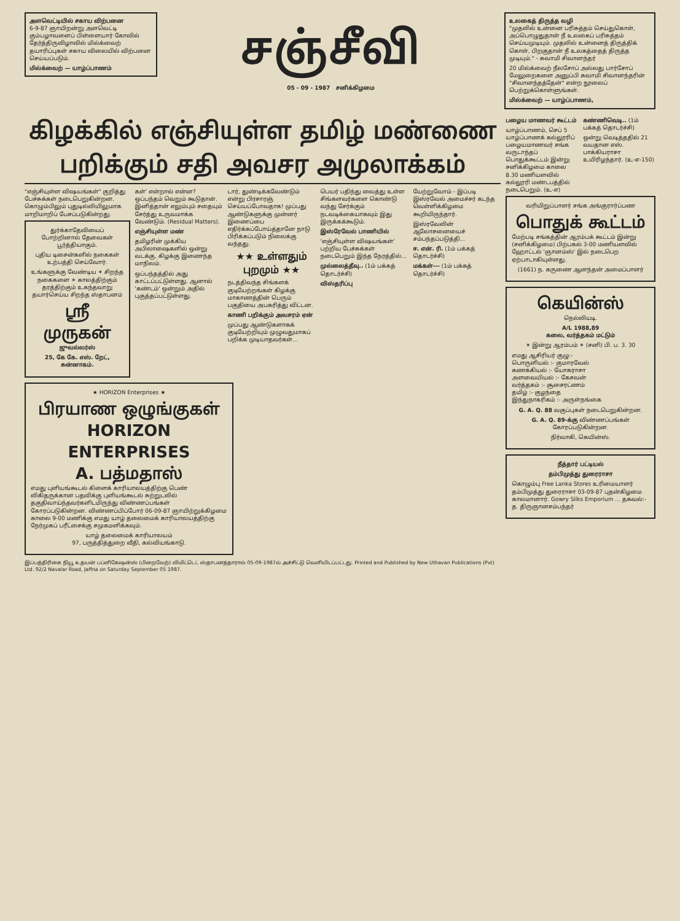அளவெட்டியில் சகாய விற்பனை
6-9-87 ஞாயிறன்று அளவெட்டி கும்பழாவளைப் பிள்ளையார் கோவில் தேர்த்திருவிழாவில் மில்க்வைற் தயாரிப்புகள் சகாய விலையில் விற்பனை செய்யப்படும்.
மில்க்வைற் — யாழ்ப்பாணம்
சஞ்சீவி
05 - 09 - 1987 சனிக்கிழமை
உலகைத் திருத்த வழி
"முதலில் உன்னை பரிசுத்தம் செய்துகொள், அப்பொழுதுதான் நீ உலகைப் பரிசுத்தம் செய்யமுடியும். முதலில் உன்னைத் திருத்திக் கொள், பிறகுதான் நீ உலகத்தைத் திருத்த முடியும்." - சுவாமி சிவானந்தர்
20 மில்க்வைற் நீலசோப் அல்லது பார்சோப் மேலுறைகளை அனுப்பி சுவாமி சிவானந்தரின் "சிவானந்தத்தேன்" என்ற நூலைப் பெற்றுக்கொள்ளுங்கள்.
மில்க்வைற் — யாழ்ப்பாணம்,
கிழக்கில் எஞ்சியுள்ள தமிழ் மண்ணை
பறிக்கும் சதி அவசர அமுலாக்கம்
"எஞ்சியுள்ள விஷயங்கள்" குறித்து பேச்சுக்கள் நடைபெறுகின்றன. கொழும்பிலும் புதுடில்லியிலுமாக மாறிமாறிப் பேசப்படுகின்றது.
துர்க்காதேவியைப் போற்றினால் தேவைகள் பூர்த்தியாகும்.
புதிய டிசைன்களில் நகைகள் உற்பத்தி செய்வோர்.
உங்களுக்கு வேண்டிய ✶ சிறந்த நகைகளை ✶ காலத்திற்கும் தரத்திற்கும் உகந்தவாறு தயார்செய்ய சிறந்த ஸ்தாபனம்
ஸ்ரீ முருகன்
ஜுவல்லர்ஸ்
25, கே கே. எஸ். றேட், சுன்னாகம்.
கள்' என்றால் என்ன? ஒப்பந்தம் வெறும் கூடுதான். இனித்தான் எலும்பும் சதையும் சேர்த்து உருவமாக்க வேண்டும். (Residual Matters).
எஞ்சியுள்ள மண்
தமிழரின் முக்கிய அபிலாஷைகளில் ஒன்று வடக்கு, கிழக்கு இணைந்த மாநிலம்.
ஒப்பந்தத்தில் அது காட்டப்பட்டுள்ளது. ஆனால் 'கண்டம்' ஒன்றும் அதில் புகுத்தப்பட்டுள்ளது.
டார், துண்டிக்கவேண்டும் என்று பிரசாரஞ் செய்யப்போவதாக! முப்பது ஆண்டுகளுக்கு முன்னர் இணைப்பை எதிர்க்கப்போய்த்தானே நாடு பிரிக்கப்படும் நிலைக்கு வந்தது.
★★ உள்ளதும் புறமும் ★★
நடத்திவந்த சிங்களக் குடியேற்றங்கள் கிழக்கு மாகாணத்தின் பெரும் பகுதியை அபகரித்து விட்டன.
காணி பறிக்கும் அவசரம் ஏன்
முப்பது ஆண்டுகளாகக் குடியேற்றியும் முழுவதுமாகப் பறிக்க முடியாதவர்கள்...
பெயர் பதிந்து வைத்து உள்ள சிங்களவர்களை கொண்டு வந்து சேர்க்கும் நடவடிக்கையாகவும் இது இருக்கக்கூடும்.
இஸ்ரேவேல் பாணியில்
'எஞ்சியுள்ள விஷயங்கள்' பற்றிய பேச்சுக்கள் நடைபெறும் இந்த நேரத்தில்...
முல்லைத்தீவு.. (1ம் பக்கத் தொடர்ச்சி)
விஸ்தரிப்பு
யேற்றுவோம் - இப்படி இஸ்ரவேல் அமைச்சர் கடந்த வெள்ளிக்கிழமை கூறியிருந்தார்.
இஸ்ரவேலின் ஆலோசனையைச் சம்பந்தப்படுத்தி...
ஈ. என். ரி. (1ம் பக்கத் தொடர்ச்சி)
மக்கள்--- (1ம் பக்கத் தொடர்ச்சி)
★ HORIZON Enterprises ★
பிரயாண ஒழுங்குகள்
HORIZON ENTERPRISES
A. பத்மதாஸ்
எமது புளியங்கூடல் கிளைக் காரியாலயத்திற்கு பெண் லிகிதருக்கான பதவிக்கு புளியங்கூடல் சுற்றுடலில் தகுதிவாய்ந்தவர்களிடமிருந்து விண்ணப்பங்கள் கோரப்படுகின்றன. விண்ணப்பிப்போர் 06-09-87 ஞாயிற்றுக்கிழமை காலை 9-00 மணிக்கு எமது யாழ் தலைமைக் காரியாலயத்திற்கு நேர்முகப் பரீட்சைக்கு சமுகமளிக்கவும்.
யாழ் தலைமைக் காரியாலயம்
97, பருத்தித்துறை வீதி, கல்வியங்காடு.
இப்பத்திரிகை நியூ உதயன் பப்ளிகேஷன்ஸ் (பிறைவேற்) லிமிட்டெட் ஸ்தாபனத்தாரால் 05-09-1987ல் அச்சிட்டு வெளியிடப்பட்டது. Printed and Published by New Uthavan Publications (Pvt) Ltd. 92/2 Navalar Road, Jaffna on Saturday September 05 1987.
பழைய மாணவர் கூட்டம்
யாழ்ப்பாணம், செப் 5 யாழ்ப்பாணக் கல்லூரிப் பழையமாணவர் சங்க வருடாந்தப் பொதுக்கூட்டம் இன்று சனிக்கிழமை காலை 8.30 மணியளவில் கல்லூரி மண்டபத்தில் நடைபெறும். (உ-எ)
கண்ணிவெடி.. (1ம் பக்கத் தொடர்ச்சி)
ஒன்று வெடித்ததில் 21 வயதான எஸ். பாக்கியராசா உயிரிழந்தார். (உ-எ-150)
வரியிறுப்பாளர் சங்க அங்குரார்ப்பண
பொதுக் கூட்டம்
மேற்படி சங்கத்தின் ஆரம்பக் கூட்டம் இன்று (சனிக்கிழமை) பிற்பகல் 3-00 மணியளவில் ஹோட்டல் 'ஞானம்ஸ்' இல் நடைபெற ஏற்பாடாகியுள்ளது.
(1661) ந. கருணை ஆனந்தன் அமைப்பாளர்
கெயின்ஸ்
நெல்லியடி.
A/L 1988,89
கலை, வர்த்தகம் மட்டும்
✶ இன்று ஆரம்பம் ✶ (சனி) பி. ப. 3. 30
எமது ஆசிரியர் குழு:-
பொருளியல் :- குமாரவேல்
கணக்கியல் :- யோகராசா
அளவையியல் :- கேசவன்
வர்த்தகம் :- சூசைரட்ணம்
தமிழ் :- குழந்தை
இந்துநாகரிகம் :- அருள்நங்கை
G. A. Q. 88 வகுப்புகள் நடைபெறுகின்றன.
G. A. Q. 89-க்கு விண்ணப்பங்கள் கோரப்படுகின்றன.
நிர்வாகி, கெயின்ஸ்.
நீத்தார் பட்டியல்
தம்பிமுத்து துரைராசா
கொழும்பு Free Lanka Stores உரிமையாளர் தம்பிமுத்து துரைராசா 03-09-87 புதன்கிழமை காலமானார். Gowry Silks Emporium ... தகவல்:- த. திருஞானசம்பந்தர்